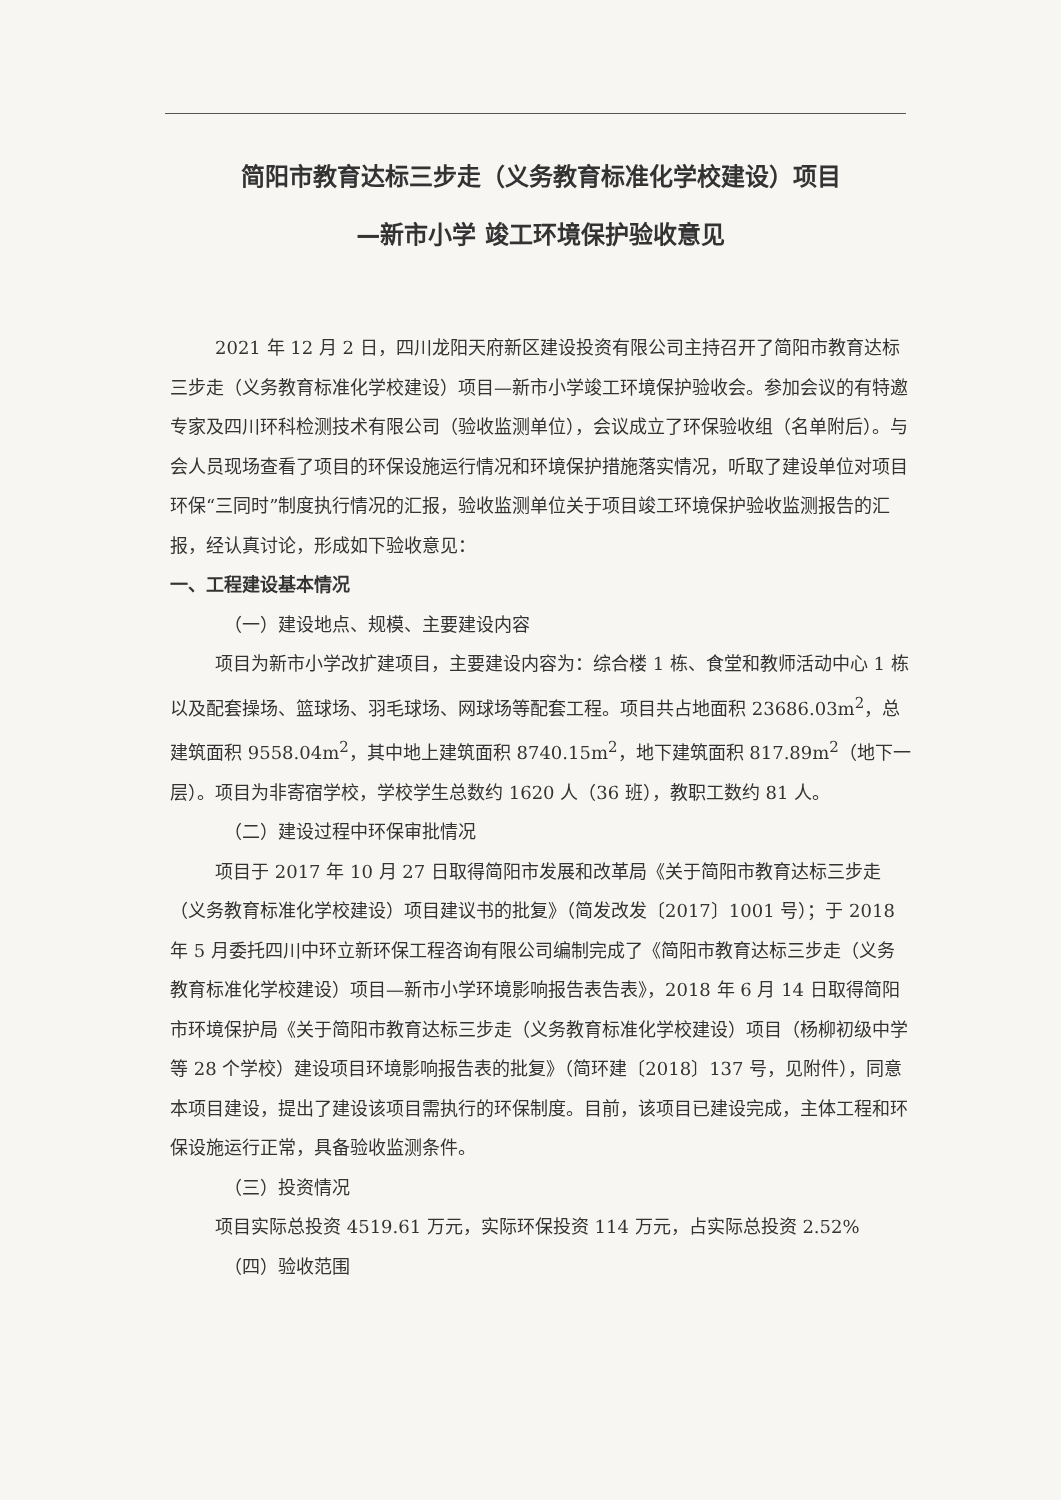简阳市教育达标三步走（义务教育标准化学校建设）项目
—新市小学 竣工环境保护验收意见
2021 年 12 月 2 日，四川龙阳天府新区建设投资有限公司主持召开了简阳市教育达标三步走（义务教育标准化学校建设）项目—新市小学竣工环境保护验收会。参加会议的有特邀专家及四川环科检测技术有限公司（验收监测单位），会议成立了环保验收组（名单附后）。与会人员现场查看了项目的环保设施运行情况和环境保护措施落实情况，听取了建设单位对项目环保“三同时”制度执行情况的汇报，验收监测单位关于项目竣工环境保护验收监测报告的汇报，经认真讨论，形成如下验收意见：
一、工程建设基本情况
（一）建设地点、规模、主要建设内容
项目为新市小学改扩建项目，主要建设内容为：综合楼 1 栋、食堂和教师活动中心 1 栋以及配套操场、篮球场、羽毛球场、网球场等配套工程。项目共占地面积 23686.03m<sup>2</sup>，总建筑面积 9558.04m<sup>2</sup>，其中地上建筑面积 8740.15m<sup>2</sup>，地下建筑面积 817.89m<sup>2</sup>（地下一层）。项目为非寄宿学校，学校学生总数约 1620 人（36 班），教职工数约 81 人。
（二）建设过程中环保审批情况
项目于 2017 年 10 月 27 日取得简阳市发展和改革局《关于简阳市教育达标三步走（义务教育标准化学校建设）项目建议书的批复》（简发改发〔2017〕1001 号）；于 2018 年 5 月委托四川中环立新环保工程咨询有限公司编制完成了《简阳市教育达标三步走（义务教育标准化学校建设）项目—新市小学环境影响报告表告表》，2018 年 6 月 14 日取得简阳市环境保护局《关于简阳市教育达标三步走（义务教育标准化学校建设）项目（杨柳初级中学等 28 个学校）建设项目环境影响报告表的批复》（简环建〔2018〕137 号，见附件），同意本项目建设，提出了建设该项目需执行的环保制度。目前，该项目已建设完成，主体工程和环保设施运行正常，具备验收监测条件。
（三）投资情况
项目实际总投资 4519.61 万元，实际环保投资 114 万元，占实际总投资 2.52%
（四）验收范围